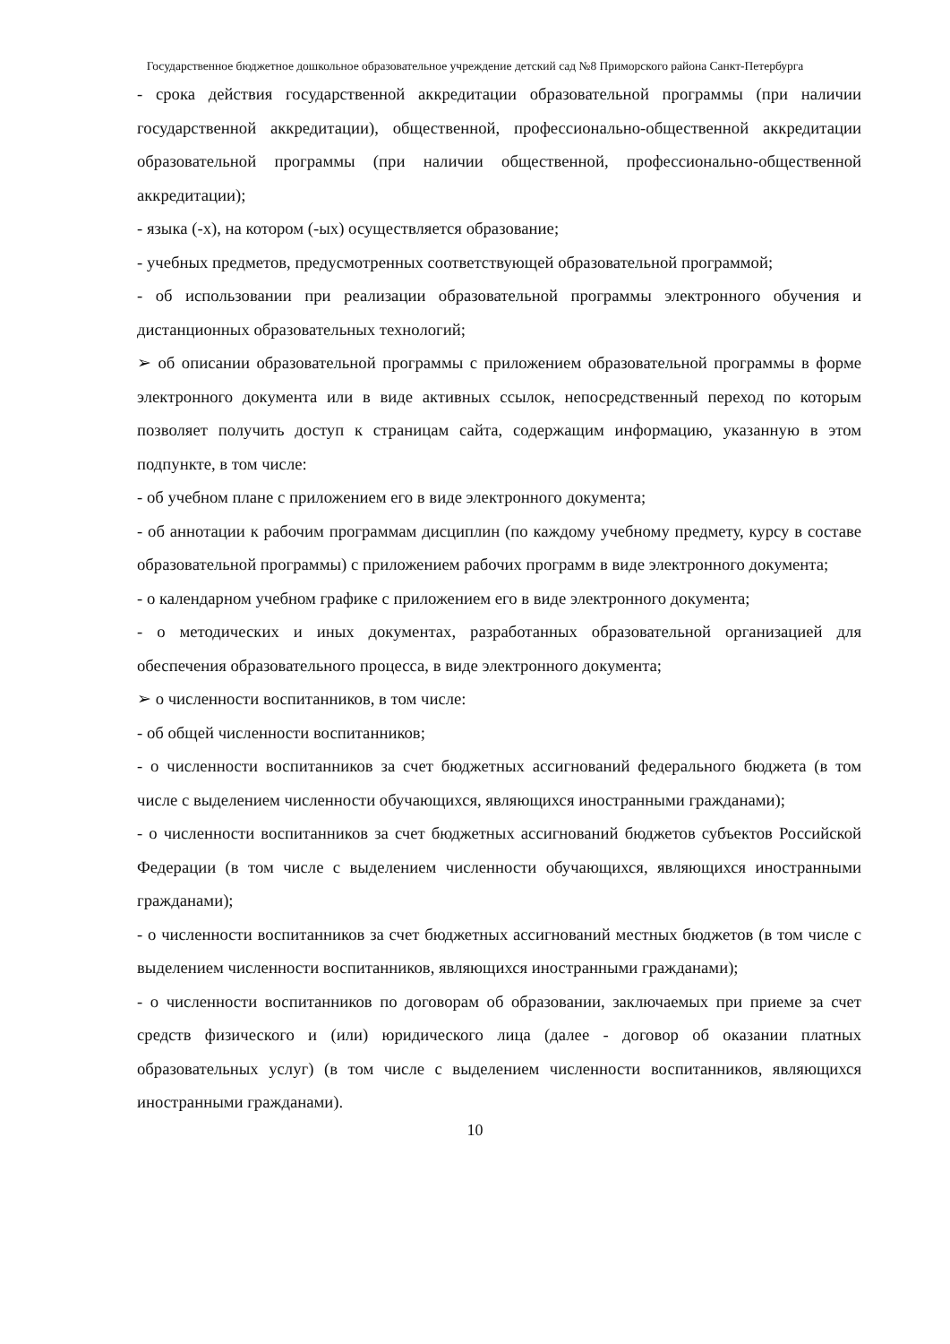Государственное бюджетное дошкольное образовательное учреждение детский сад №8 Приморского района Санкт-Петербурга
- срока действия государственной аккредитации образовательной программы (при наличии государственной аккредитации), общественной, профессионально-общественной аккредитации образовательной программы (при наличии общественной, профессионально-общественной аккредитации);
- языка (-х), на котором (-ых) осуществляется образование;
- учебных предметов, предусмотренных соответствующей образовательной программой;
- об использовании при реализации образовательной программы электронного обучения и дистанционных образовательных технологий;
➢ об описании образовательной программы с приложением образовательной программы в форме электронного документа или в виде активных ссылок, непосредственный переход по которым позволяет получить доступ к страницам сайта, содержащим информацию, указанную в этом подпункте, в том числе:
- об учебном плане с приложением его в виде электронного документа;
- об аннотации к рабочим программам дисциплин (по каждому учебному предмету, курсу в составе образовательной программы) с приложением рабочих программ в виде электронного документа;
- о календарном учебном графике с приложением его в виде электронного документа;
- о методических и иных документах, разработанных образовательной организацией для обеспечения образовательного процесса, в виде электронного документа;
➢ о численности воспитанников, в том числе:
- об общей численности воспитанников;
- о численности воспитанников за счет бюджетных ассигнований федерального бюджета (в том числе с выделением численности обучающихся, являющихся иностранными гражданами);
- о численности воспитанников за счет бюджетных ассигнований бюджетов субъектов Российской Федерации (в том числе с выделением численности обучающихся, являющихся иностранными гражданами);
- о численности воспитанников за счет бюджетных ассигнований местных бюджетов (в том числе с выделением численности воспитанников, являющихся иностранными гражданами);
- о численности воспитанников по договорам об образовании, заключаемых при приеме за счет средств физического и (или) юридического лица (далее - договор об оказании платных образовательных услуг) (в том числе с выделением численности воспитанников, являющихся иностранными гражданами).
10